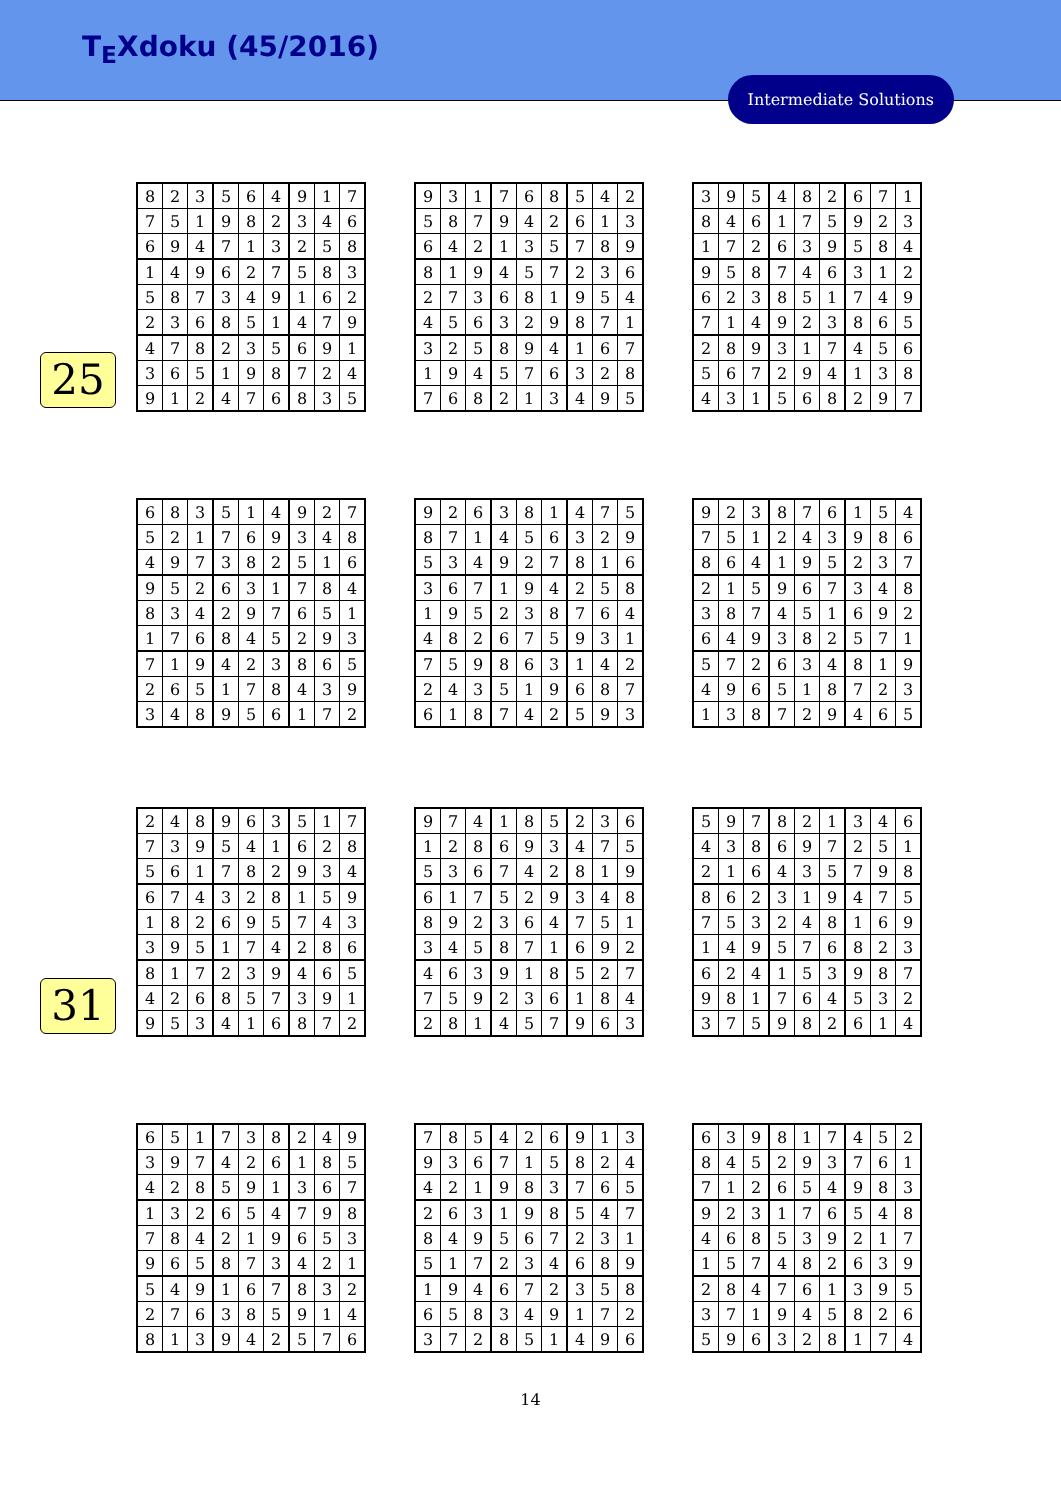T<sub>E</sub>Xdoku (45/2016)
Intermediate Solutions
25
31
| 8 | 2 | 3 | 5 | 6 | 4 | 9 | 1 | 7 |
| 7 | 5 | 1 | 9 | 8 | 2 | 3 | 4 | 6 |
| 6 | 9 | 4 | 7 | 1 | 3 | 2 | 5 | 8 |
| 1 | 4 | 9 | 6 | 2 | 7 | 5 | 8 | 3 |
| 5 | 8 | 7 | 3 | 4 | 9 | 1 | 6 | 2 |
| 2 | 3 | 6 | 8 | 5 | 1 | 4 | 7 | 9 |
| 4 | 7 | 8 | 2 | 3 | 5 | 6 | 9 | 1 |
| 3 | 6 | 5 | 1 | 9 | 8 | 7 | 2 | 4 |
| 9 | 1 | 2 | 4 | 7 | 6 | 8 | 3 | 5 |
| 9 | 3 | 1 | 7 | 6 | 8 | 5 | 4 | 2 |
| 5 | 8 | 7 | 9 | 4 | 2 | 6 | 1 | 3 |
| 6 | 4 | 2 | 1 | 3 | 5 | 7 | 8 | 9 |
| 8 | 1 | 9 | 4 | 5 | 7 | 2 | 3 | 6 |
| 2 | 7 | 3 | 6 | 8 | 1 | 9 | 5 | 4 |
| 4 | 5 | 6 | 3 | 2 | 9 | 8 | 7 | 1 |
| 3 | 2 | 5 | 8 | 9 | 4 | 1 | 6 | 7 |
| 1 | 9 | 4 | 5 | 7 | 6 | 3 | 2 | 8 |
| 7 | 6 | 8 | 2 | 1 | 3 | 4 | 9 | 5 |
| 3 | 9 | 5 | 4 | 8 | 2 | 6 | 7 | 1 |
| 8 | 4 | 6 | 1 | 7 | 5 | 9 | 2 | 3 |
| 1 | 7 | 2 | 6 | 3 | 9 | 5 | 8 | 4 |
| 9 | 5 | 8 | 7 | 4 | 6 | 3 | 1 | 2 |
| 6 | 2 | 3 | 8 | 5 | 1 | 7 | 4 | 9 |
| 7 | 1 | 4 | 9 | 2 | 3 | 8 | 6 | 5 |
| 2 | 8 | 9 | 3 | 1 | 7 | 4 | 5 | 6 |
| 5 | 6 | 7 | 2 | 9 | 4 | 1 | 3 | 8 |
| 4 | 3 | 1 | 5 | 6 | 8 | 2 | 9 | 7 |
| 6 | 8 | 3 | 5 | 1 | 4 | 9 | 2 | 7 |
| 5 | 2 | 1 | 7 | 6 | 9 | 3 | 4 | 8 |
| 4 | 9 | 7 | 3 | 8 | 2 | 5 | 1 | 6 |
| 9 | 5 | 2 | 6 | 3 | 1 | 7 | 8 | 4 |
| 8 | 3 | 4 | 2 | 9 | 7 | 6 | 5 | 1 |
| 1 | 7 | 6 | 8 | 4 | 5 | 2 | 9 | 3 |
| 7 | 1 | 9 | 4 | 2 | 3 | 8 | 6 | 5 |
| 2 | 6 | 5 | 1 | 7 | 8 | 4 | 3 | 9 |
| 3 | 4 | 8 | 9 | 5 | 6 | 1 | 7 | 2 |
| 9 | 2 | 6 | 3 | 8 | 1 | 4 | 7 | 5 |
| 8 | 7 | 1 | 4 | 5 | 6 | 3 | 2 | 9 |
| 5 | 3 | 4 | 9 | 2 | 7 | 8 | 1 | 6 |
| 3 | 6 | 7 | 1 | 9 | 4 | 2 | 5 | 8 |
| 1 | 9 | 5 | 2 | 3 | 8 | 7 | 6 | 4 |
| 4 | 8 | 2 | 6 | 7 | 5 | 9 | 3 | 1 |
| 7 | 5 | 9 | 8 | 6 | 3 | 1 | 4 | 2 |
| 2 | 4 | 3 | 5 | 1 | 9 | 6 | 8 | 7 |
| 6 | 1 | 8 | 7 | 4 | 2 | 5 | 9 | 3 |
| 9 | 2 | 3 | 8 | 7 | 6 | 1 | 5 | 4 |
| 7 | 5 | 1 | 2 | 4 | 3 | 9 | 8 | 6 |
| 8 | 6 | 4 | 1 | 9 | 5 | 2 | 3 | 7 |
| 2 | 1 | 5 | 9 | 6 | 7 | 3 | 4 | 8 |
| 3 | 8 | 7 | 4 | 5 | 1 | 6 | 9 | 2 |
| 6 | 4 | 9 | 3 | 8 | 2 | 5 | 7 | 1 |
| 5 | 7 | 2 | 6 | 3 | 4 | 8 | 1 | 9 |
| 4 | 9 | 6 | 5 | 1 | 8 | 7 | 2 | 3 |
| 1 | 3 | 8 | 7 | 2 | 9 | 4 | 6 | 5 |
| 2 | 4 | 8 | 9 | 6 | 3 | 5 | 1 | 7 |
| 7 | 3 | 9 | 5 | 4 | 1 | 6 | 2 | 8 |
| 5 | 6 | 1 | 7 | 8 | 2 | 9 | 3 | 4 |
| 6 | 7 | 4 | 3 | 2 | 8 | 1 | 5 | 9 |
| 1 | 8 | 2 | 6 | 9 | 5 | 7 | 4 | 3 |
| 3 | 9 | 5 | 1 | 7 | 4 | 2 | 8 | 6 |
| 8 | 1 | 7 | 2 | 3 | 9 | 4 | 6 | 5 |
| 4 | 2 | 6 | 8 | 5 | 7 | 3 | 9 | 1 |
| 9 | 5 | 3 | 4 | 1 | 6 | 8 | 7 | 2 |
| 9 | 7 | 4 | 1 | 8 | 5 | 2 | 3 | 6 |
| 1 | 2 | 8 | 6 | 9 | 3 | 4 | 7 | 5 |
| 5 | 3 | 6 | 7 | 4 | 2 | 8 | 1 | 9 |
| 6 | 1 | 7 | 5 | 2 | 9 | 3 | 4 | 8 |
| 8 | 9 | 2 | 3 | 6 | 4 | 7 | 5 | 1 |
| 3 | 4 | 5 | 8 | 7 | 1 | 6 | 9 | 2 |
| 4 | 6 | 3 | 9 | 1 | 8 | 5 | 2 | 7 |
| 7 | 5 | 9 | 2 | 3 | 6 | 1 | 8 | 4 |
| 2 | 8 | 1 | 4 | 5 | 7 | 9 | 6 | 3 |
| 5 | 9 | 7 | 8 | 2 | 1 | 3 | 4 | 6 |
| 4 | 3 | 8 | 6 | 9 | 7 | 2 | 5 | 1 |
| 2 | 1 | 6 | 4 | 3 | 5 | 7 | 9 | 8 |
| 8 | 6 | 2 | 3 | 1 | 9 | 4 | 7 | 5 |
| 7 | 5 | 3 | 2 | 4 | 8 | 1 | 6 | 9 |
| 1 | 4 | 9 | 5 | 7 | 6 | 8 | 2 | 3 |
| 6 | 2 | 4 | 1 | 5 | 3 | 9 | 8 | 7 |
| 9 | 8 | 1 | 7 | 6 | 4 | 5 | 3 | 2 |
| 3 | 7 | 5 | 9 | 8 | 2 | 6 | 1 | 4 |
| 6 | 5 | 1 | 7 | 3 | 8 | 2 | 4 | 9 |
| 3 | 9 | 7 | 4 | 2 | 6 | 1 | 8 | 5 |
| 4 | 2 | 8 | 5 | 9 | 1 | 3 | 6 | 7 |
| 1 | 3 | 2 | 6 | 5 | 4 | 7 | 9 | 8 |
| 7 | 8 | 4 | 2 | 1 | 9 | 6 | 5 | 3 |
| 9 | 6 | 5 | 8 | 7 | 3 | 4 | 2 | 1 |
| 5 | 4 | 9 | 1 | 6 | 7 | 8 | 3 | 2 |
| 2 | 7 | 6 | 3 | 8 | 5 | 9 | 1 | 4 |
| 8 | 1 | 3 | 9 | 4 | 2 | 5 | 7 | 6 |
| 7 | 8 | 5 | 4 | 2 | 6 | 9 | 1 | 3 |
| 9 | 3 | 6 | 7 | 1 | 5 | 8 | 2 | 4 |
| 4 | 2 | 1 | 9 | 8 | 3 | 7 | 6 | 5 |
| 2 | 6 | 3 | 1 | 9 | 8 | 5 | 4 | 7 |
| 8 | 4 | 9 | 5 | 6 | 7 | 2 | 3 | 1 |
| 5 | 1 | 7 | 2 | 3 | 4 | 6 | 8 | 9 |
| 1 | 9 | 4 | 6 | 7 | 2 | 3 | 5 | 8 |
| 6 | 5 | 8 | 3 | 4 | 9 | 1 | 7 | 2 |
| 3 | 7 | 2 | 8 | 5 | 1 | 4 | 9 | 6 |
| 6 | 3 | 9 | 8 | 1 | 7 | 4 | 5 | 2 |
| 8 | 4 | 5 | 2 | 9 | 3 | 7 | 6 | 1 |
| 7 | 1 | 2 | 6 | 5 | 4 | 9 | 8 | 3 |
| 9 | 2 | 3 | 1 | 7 | 6 | 5 | 4 | 8 |
| 4 | 6 | 8 | 5 | 3 | 9 | 2 | 1 | 7 |
| 1 | 5 | 7 | 4 | 8 | 2 | 6 | 3 | 9 |
| 2 | 8 | 4 | 7 | 6 | 1 | 3 | 9 | 5 |
| 3 | 7 | 1 | 9 | 4 | 5 | 8 | 2 | 6 |
| 5 | 9 | 6 | 3 | 2 | 8 | 1 | 7 | 4 |
14